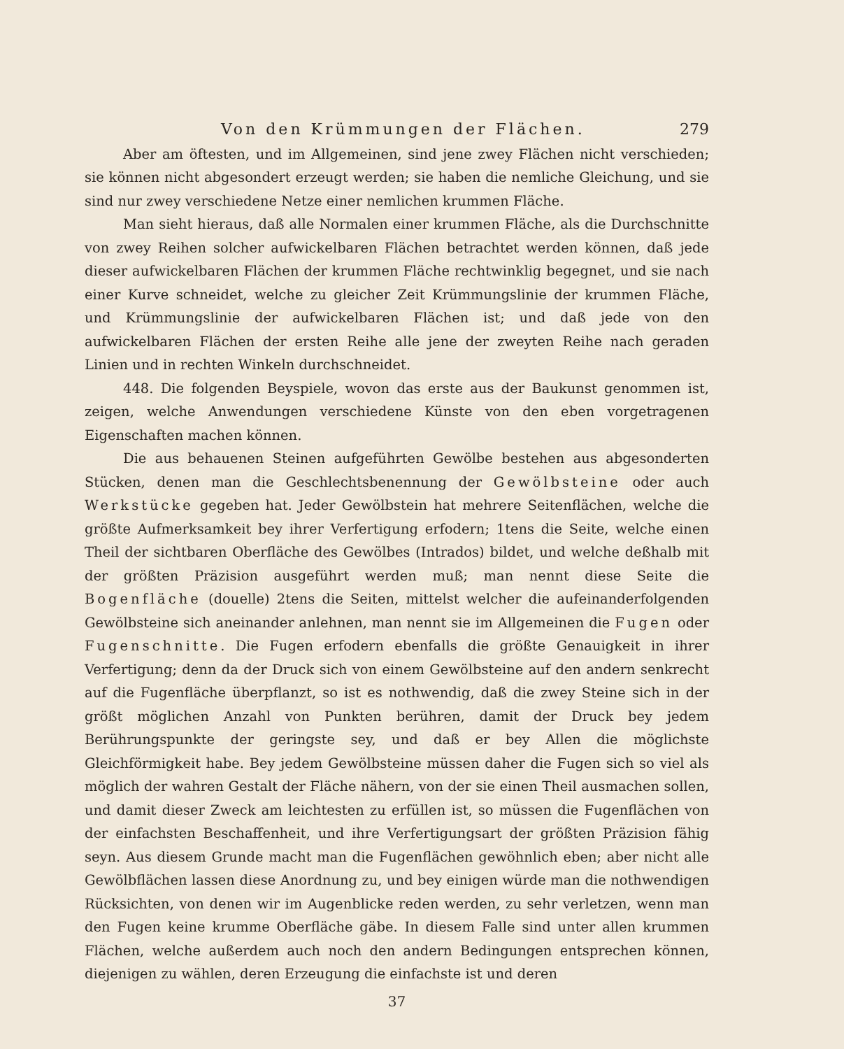Von den Krümmungen der Flächen. 279
Aber am öftesten, und im Allgemeinen, sind jene zwey Flächen nicht verschieden; sie können nicht abgesondert erzeugt werden; sie haben die nemliche Gleichung, und sie sind nur zwey verschiedene Netze einer nemlichen krummen Fläche.
Man sieht hieraus, daß alle Normalen einer krummen Fläche, als die Durchschnitte von zwey Reihen solcher aufwickelbaren Flächen betrachtet werden können, daß jede dieser aufwickelbaren Flächen der krummen Fläche rechtwinklig begegnet, und sie nach einer Kurve schneidet, welche zu gleicher Zeit Krümmungslinie der krummen Fläche, und Krümmungslinie der aufwickelbaren Flächen ist; und daß jede von den aufwickelbaren Flächen der ersten Reihe alle jene der zweyten Reihe nach geraden Linien und in rechten Winkeln durchschneidet.
448. Die folgenden Beyspiele, wovon das erste aus der Baukunst genommen ist, zeigen, welche Anwendungen verschiedene Künste von den eben vorgetragenen Eigenschaften machen können.
Die aus behauenen Steinen aufgeführten Gewölbe bestehen aus abgesonderten Stücken, denen man die Geschlechtsbenennung der Gewölbsteine oder auch Werkstücke gegeben hat. Jeder Gewölbstein hat mehrere Seitenflächen, welche die größte Aufmerksamkeit bey ihrer Verfertigung erfodern; 1tens die Seite, welche einen Theil der sichtbaren Oberfläche des Gewölbes (Intrados) bildet, und welche deßhalb mit der größten Präzision ausgeführt werden muß; man nennt diese Seite die Bogenfläche (douelle) 2tens die Seiten, mittelst welcher die aufeinanderfolgenden Gewölbsteine sich aneinander anlehnen, man nennt sie im Allgemeinen die Fugen oder Fugenschnitte. Die Fugen erfodern ebenfalls die größte Genauigkeit in ihrer Verfertigung; denn da der Druck sich von einem Gewölbsteine auf den andern senkrecht auf die Fugenfläche überpflanzt, so ist es nothwendig, daß die zwey Steine sich in der größt möglichen Anzahl von Punkten berühren, damit der Druck bey jedem Berührungspunkte der geringste sey, und daß er bey Allen die möglichste Gleichförmigkeit habe. Bey jedem Gewölbsteine müssen daher die Fugen sich so viel als möglich der wahren Gestalt der Fläche nähern, von der sie einen Theil ausmachen sollen, und damit dieser Zweck am leichtesten zu erfüllen ist, so müssen die Fugenflächen von der einfachsten Beschaffenheit, und ihre Verfertigungsart der größten Präzision fähig seyn. Aus diesem Grunde macht man die Fugenflächen gewöhnlich eben; aber nicht alle Gewölbflächen lassen diese Anordnung zu, und bey einigen würde man die nothwendigen Rücksichten, von denen wir im Augenblicke reden werden, zu sehr verletzen, wenn man den Fugen keine krumme Oberfläche gäbe. In diesem Falle sind unter allen krummen Flächen, welche außerdem auch noch den andern Bedingungen entsprechen können, diejenigen zu wählen, deren Erzeugung die einfachste ist und deren
37